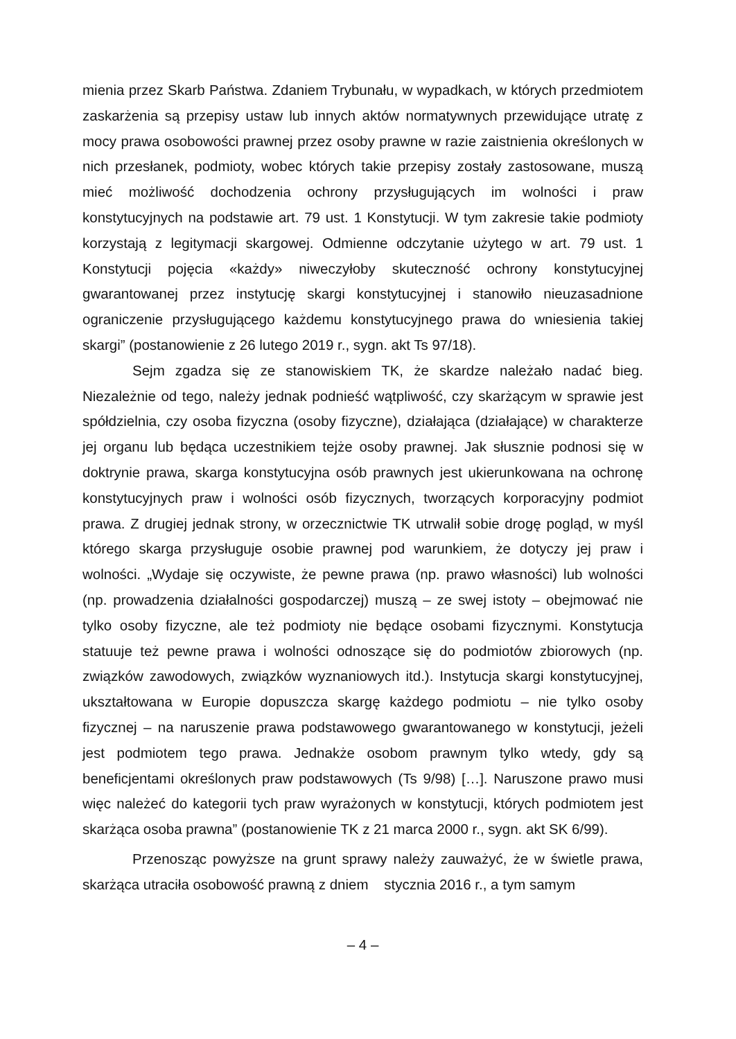mienia przez Skarb Państwa. Zdaniem Trybunału, w wypadkach, w których przedmiotem zaskarżenia są przepisy ustaw lub innych aktów normatywnych przewidujące utratę z mocy prawa osobowości prawnej przez osoby prawne w razie zaistnienia określonych w nich przesłanek, podmioty, wobec których takie przepisy zostały zastosowane, muszą mieć możliwość dochodzenia ochrony przysługujących im wolności i praw konstytucyjnych na podstawie art. 79 ust. 1 Konstytucji. W tym zakresie takie podmioty korzystają z legitymacji skargowej. Odmienne odczytanie użytego w art. 79 ust. 1 Konstytucji pojęcia «każdy» niweczyłoby skuteczność ochrony konstytucyjnej gwarantowanej przez instytucję skargi konstytucyjnej i stanowiło nieuzasadnione ograniczenie przysługującego każdemu konstytucyjnego prawa do wniesienia takiej skargi” (postanowienie z 26 lutego 2019 r., sygn. akt Ts 97/18).
Sejm zgadza się ze stanowiskiem TK, że skardze należało nadać bieg. Niezależnie od tego, należy jednak podnieść wątpliwość, czy skarżącym w sprawie jest spółdzielnia, czy osoba fizyczna (osoby fizyczne), działająca (działające) w charakterze jej organu lub będąca uczestnikiem tejże osoby prawnej. Jak słusznie podnosi się w doktrynie prawa, skarga konstytucyjna osób prawnych jest ukierunkowana na ochronę konstytucyjnych praw i wolności osób fizycznych, tworzących korporacyjny podmiot prawa. Z drugiej jednak strony, w orzecznictwie TK utrwalił sobie drogę pogląd, w myśl którego skarga przysługuje osobie prawnej pod warunkiem, że dotyczy jej praw i wolności. „Wydaje się oczywiste, że pewne prawa (np. prawo własności) lub wolności (np. prowadzenia działalności gospodarczej) muszą – ze swej istoty – obejmować nie tylko osoby fizyczne, ale też podmioty nie będące osobami fizycznymi. Konstytucja statuuje też pewne prawa i wolności odnoszące się do podmiotów zbiorowych (np. związków zawodowych, związków wyznaniowych itd.). Instytucja skargi konstytucyjnej, ukształtowana w Europie dopuszcza skargę każdego podmiotu – nie tylko osoby fizycznej – na naruszenie prawa podstawowego gwarantowanego w konstytucji, jeżeli jest podmiotem tego prawa. Jednakże osobom prawnym tylko wtedy, gdy są beneficjentami określonych praw podstawowych (Ts 9/98) […]. Naruszone prawo musi więc należeć do kategorii tych praw wyrażonych w konstytucji, których podmiotem jest skarżąca osoba prawna” (postanowienie TK z 21 marca 2000 r., sygn. akt SK 6/99).
Przenosząc powyższe na grunt sprawy należy zauważyć, że w świetle prawa, skarżąca utraciła osobowość prawną z dniem stycznia 2016 r., a tym samym
– 4 –